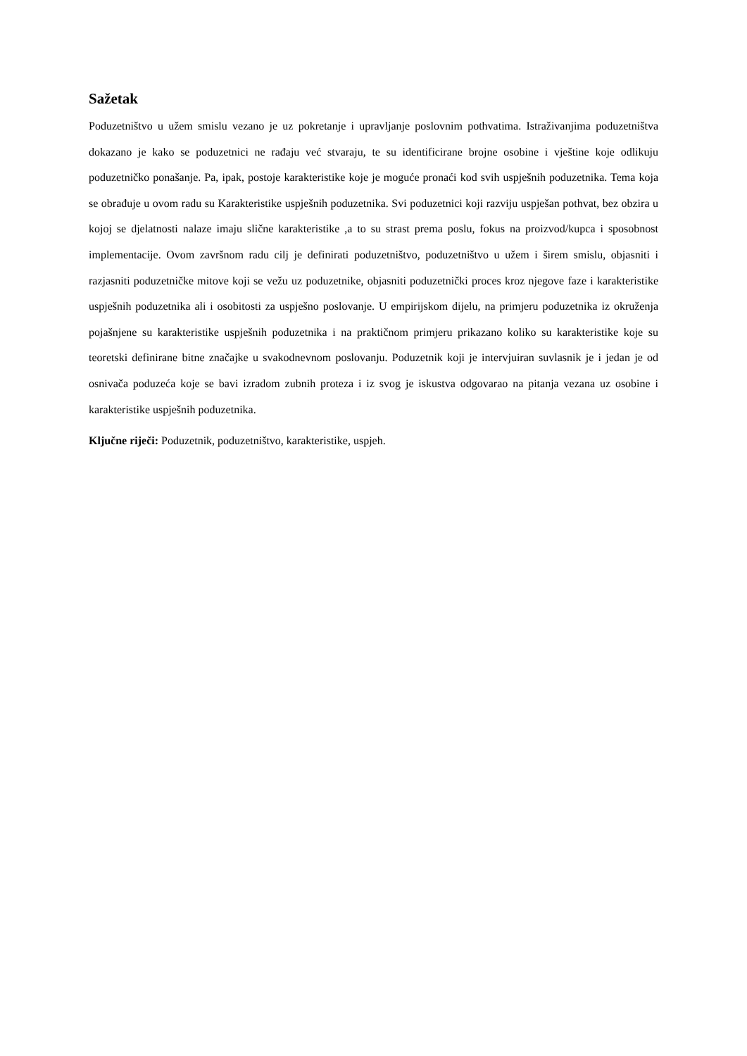Sažetak
Poduzetništvo u užem smislu vezano je uz pokretanje i upravljanje poslovnim pothvatima. Istraživanjima poduzetništva dokazano je kako se poduzetnici ne rađaju već stvaraju, te su identificirane brojne osobine i vještine koje odlikuju poduzetničko ponašanje. Pa, ipak, postoje karakteristike koje je moguće pronaći kod svih uspješnih poduzetnika. Tema koja se obrađuje u ovom radu su Karakteristike uspješnih poduzetnika. Svi poduzetnici koji razviju uspješan pothvat, bez obzira u kojoj se djelatnosti nalaze imaju slične karakteristike ,a to su strast prema poslu, fokus na proizvod/kupca i sposobnost implementacije. Ovom završnom radu cilj je definirati poduzetništvo, poduzetništvo u užem i širem smislu, objasniti i razjasniti poduzetničke mitove koji se vežu uz poduzetnike, objasniti poduzetnički proces kroz njegove faze i karakteristike uspješnih poduzetnika ali i osobitosti za uspješno poslovanje. U empirijskom dijelu, na primjeru poduzetnika iz okruženja pojašnjene su karakteristike uspješnih poduzetnika i na praktičnom primjeru prikazano koliko su karakteristike koje su teoretski definirane bitne značajke u svakodnevnom poslovanju. Poduzetnik koji je intervjuiran suvlasnik je i jedan je od osnivača poduzeća koje se bavi izradom zubnih proteza i iz svog je iskustva odgovarao na pitanja vezana uz osobine i karakteristike uspješnih poduzetnika.
Ključne riječi: Poduzetnik, poduzetništvo, karakteristike, uspjeh.